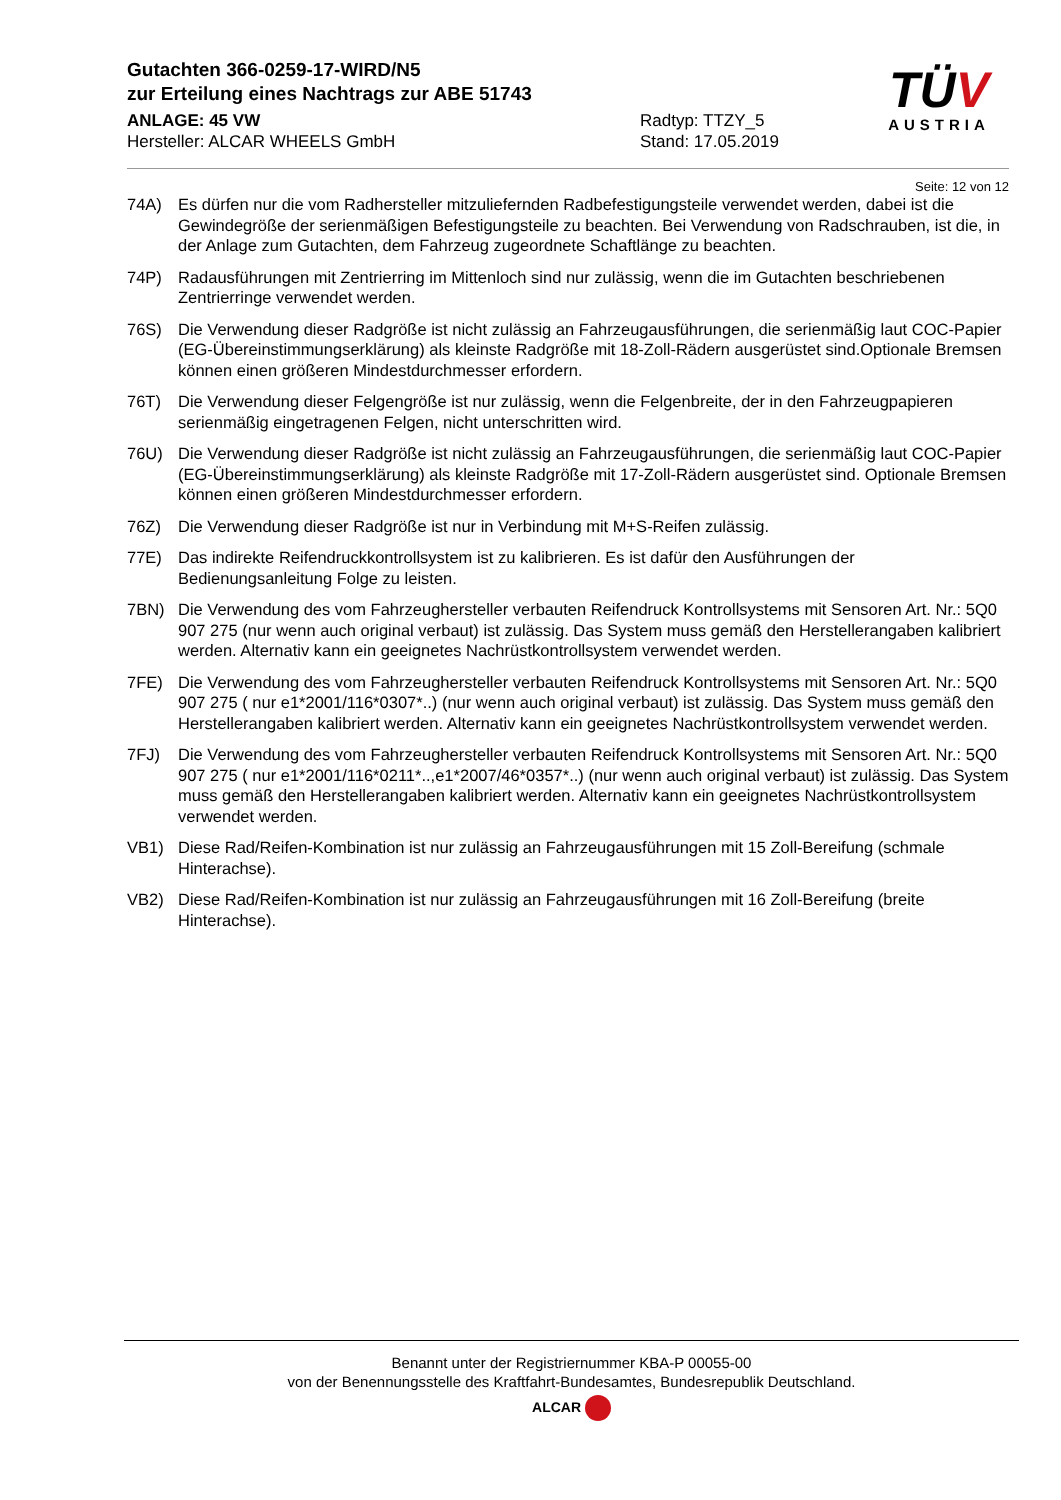Gutachten 366-0259-17-WIRD/N5
zur Erteilung eines Nachtrags zur ABE 51743
ANLAGE: 45 VW
Hersteller: ALCAR WHEELS GmbH
Radtyp: TTZY_5
Stand: 17.05.2019
TÜV
AUSTRIA
Seite: 12 von 12
74A) Es dürfen nur die vom Radhersteller mitzuliefernden Radbefestigungsteile verwendet werden, dabei ist die Gewindegröße der serienmäßigen Befestigungsteile zu beachten. Bei Verwendung von Radschrauben, ist die, in der Anlage zum Gutachten, dem Fahrzeug zugeordnete Schaftlänge zu beachten.
74P) Radausführungen mit Zentrierring im Mittenloch sind nur zulässig, wenn die im Gutachten beschriebenen Zentrierringe verwendet werden.
76S) Die Verwendung dieser Radgröße ist nicht zulässig an Fahrzeugausführungen, die serienmäßig laut COC-Papier (EG-Übereinstimmungserklärung) als kleinste Radgröße mit 18-Zoll-Rädern ausgerüstet sind.Optionale Bremsen können einen größeren Mindestdurchmesser erfordern.
76T) Die Verwendung dieser Felgengröße ist nur zulässig, wenn die Felgenbreite, der in den Fahrzeugpapieren serienmäßig eingetragenen Felgen, nicht unterschritten wird.
76U) Die Verwendung dieser Radgröße ist nicht zulässig an Fahrzeugausführungen, die serienmäßig laut COC-Papier (EG-Übereinstimmungserklärung) als kleinste Radgröße mit 17-Zoll-Rädern ausgerüstet sind. Optionale Bremsen können einen größeren Mindestdurchmesser erfordern.
76Z) Die Verwendung dieser Radgröße ist nur in Verbindung mit M+S-Reifen zulässig.
77E) Das indirekte Reifendruckkontrollsystem ist zu kalibrieren. Es ist dafür den Ausführungen der Bedienungsanleitung Folge zu leisten.
7BN) Die Verwendung des vom Fahrzeughersteller verbauten Reifendruck Kontrollsystems mit Sensoren Art. Nr.: 5Q0 907 275 (nur wenn auch original verbaut) ist zulässig. Das System muss gemäß den Herstellerangaben kalibriert werden. Alternativ kann ein geeignetes Nachrüstkontrollsystem verwendet werden.
7FE) Die Verwendung des vom Fahrzeughersteller verbauten Reifendruck Kontrollsystems mit Sensoren Art. Nr.: 5Q0 907 275 ( nur e1*2001/116*0307*..) (nur wenn auch original verbaut) ist zulässig. Das System muss gemäß den Herstellerangaben kalibriert werden. Alternativ kann ein geeignetes Nachrüstkontrollsystem verwendet werden.
7FJ) Die Verwendung des vom Fahrzeughersteller verbauten Reifendruck Kontrollsystems mit Sensoren Art. Nr.: 5Q0 907 275 ( nur e1*2001/116*0211*..,e1*2007/46*0357*..) (nur wenn auch original verbaut) ist zulässig. Das System muss gemäß den Herstellerangaben kalibriert werden. Alternativ kann ein geeignetes Nachrüstkontrollsystem verwendet werden.
VB1) Diese Rad/Reifen-Kombination ist nur zulässig an Fahrzeugausführungen mit 15 Zoll-Bereifung (schmale Hinterachse).
VB2) Diese Rad/Reifen-Kombination ist nur zulässig an Fahrzeugausführungen mit 16 Zoll-Bereifung (breite Hinterachse).
Benannt unter der Registriernummer KBA-P 00055-00
von der Benennungsstelle des Kraftfahrt-Bundesamtes, Bundesrepublik Deutschland.
ALCAR